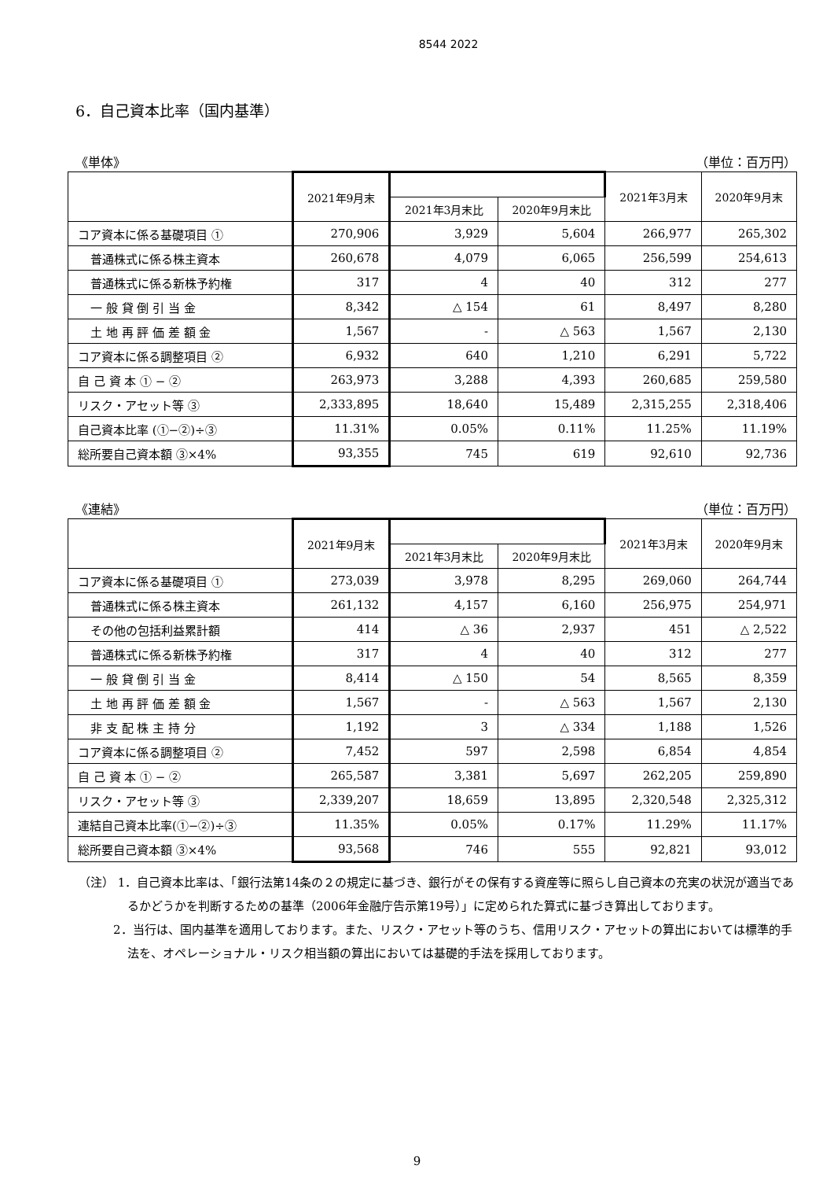8544 2022
6．自己資本比率（国内基準）
《単体》 （単位：百万円）
| | 2021年9月末 | | | 2021年3月末 | 2020年9月末 |
| --- | --- | --- | --- | --- | --- |
| | | 2021年3月末比 | 2020年9月末比 | | |
| コア資本に係る基礎項目 ① | 270,906 | 3,929 | 5,604 | 266,977 | 265,302 |
| 普通株式に係る株主資本 | 260,678 | 4,079 | 6,065 | 256,599 | 254,613 |
| 普通株式に係る新株予約権 | 317 | 4 | 40 | 312 | 277 |
| 一 般 貸 倒 引 当 金 | 8,342 | △ 154 | 61 | 8,497 | 8,280 |
| 土 地 再 評 価 差 額 金 | 1,567 | - | △ 563 | 1,567 | 2,130 |
| コア資本に係る調整項目 ② | 6,932 | 640 | 1,210 | 6,291 | 5,722 |
| 自 己 資 本 ① − ② | 263,973 | 3,288 | 4,393 | 260,685 | 259,580 |
| リスク・アセット等 ③ | 2,333,895 | 18,640 | 15,489 | 2,315,255 | 2,318,406 |
| 自己資本比率 (①−②)÷③ | 11.31% | 0.05% | 0.11% | 11.25% | 11.19% |
| 総所要自己資本額 ③×4% | 93,355 | 745 | 619 | 92,610 | 92,736 |
《連結》 （単位：百万円）
| | 2021年9月末 | | | 2021年3月末 | 2020年9月末 |
| --- | --- | --- | --- | --- | --- |
| | | 2021年3月末比 | 2020年9月末比 | | |
| コア資本に係る基礎項目 ① | 273,039 | 3,978 | 8,295 | 269,060 | 264,744 |
| 普通株式に係る株主資本 | 261,132 | 4,157 | 6,160 | 256,975 | 254,971 |
| その他の包括利益累計額 | 414 | △ 36 | 2,937 | 451 | △ 2,522 |
| 普通株式に係る新株予約権 | 317 | 4 | 40 | 312 | 277 |
| 一 般 貸 倒 引 当 金 | 8,414 | △ 150 | 54 | 8,565 | 8,359 |
| 土 地 再 評 価 差 額 金 | 1,567 | - | △ 563 | 1,567 | 2,130 |
| 非 支 配 株 主 持 分 | 1,192 | 3 | △ 334 | 1,188 | 1,526 |
| コア資本に係る調整項目 ② | 7,452 | 597 | 2,598 | 6,854 | 4,854 |
| 自 己 資 本 ① − ② | 265,587 | 3,381 | 5,697 | 262,205 | 259,890 |
| リスク・アセット等 ③ | 2,339,207 | 18,659 | 13,895 | 2,320,548 | 2,325,312 |
| 連結自己資本比率(①−②)÷③ | 11.35% | 0.05% | 0.17% | 11.29% | 11.17% |
| 総所要自己資本額 ③×4% | 93,568 | 746 | 555 | 92,821 | 93,012 |
（注） 1．自己資本比率は、「銀行法第14条の２の規定に基づき、銀行がその保有する資産等に照らし自己資本の充実の状況が適当であるかどうかを判断するための基準（2006年金融庁告示第19号）」に定められた算式に基づき算出しております。
2．当行は、国内基準を適用しております。また、リスク・アセット等のうち、信用リスク・アセットの算出においては標準的手法を、オペレーショナル・リスク相当額の算出においては基礎的手法を採用しております。
9